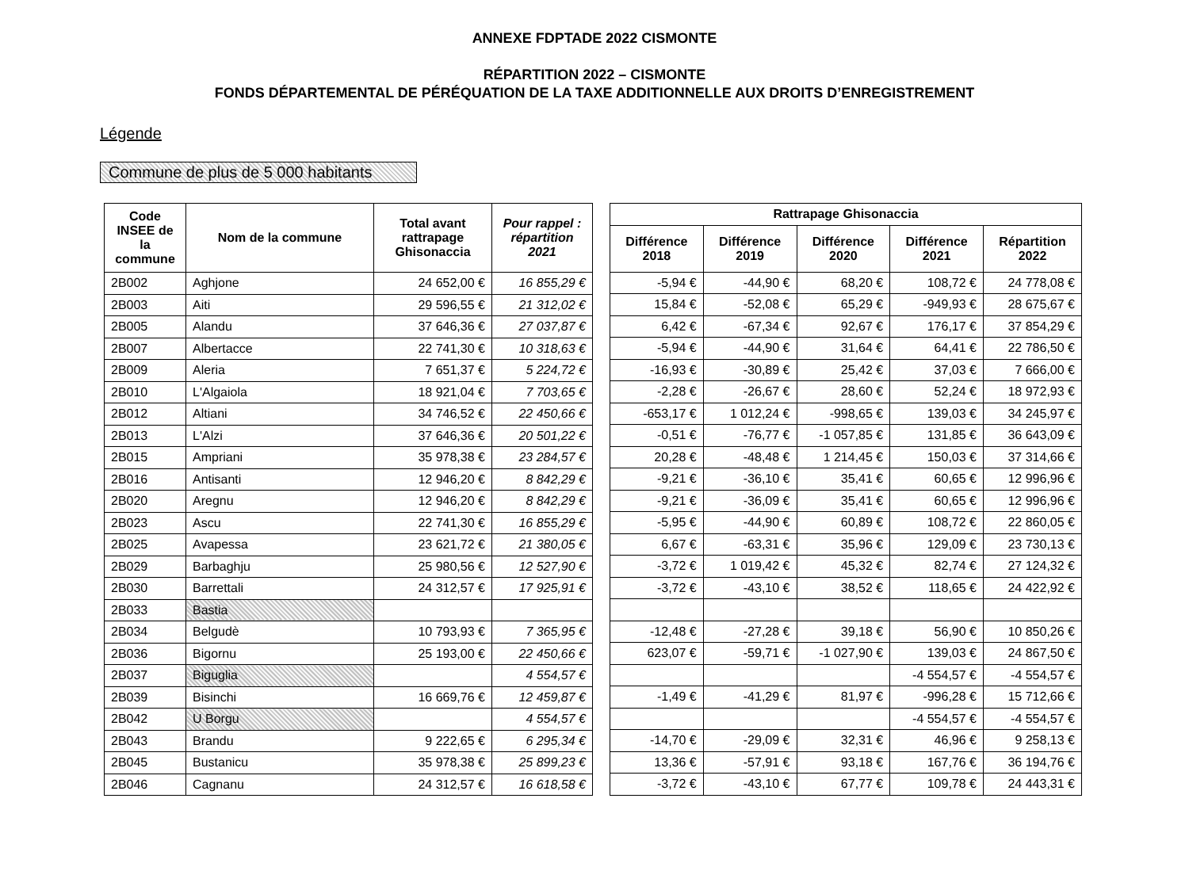ANNEXE FDPTADE 2022 CISMONTE
RÉPARTITION 2022 – CISMONTE
FONDS DÉPARTEMENTAL DE PÉRÉQUATION DE LA TAXE ADDITIONNELLE AUX DROITS D’ENREGISTREMENT
Légende
Commune de plus de 5 000 habitants
| Code INSEE de la commune | Nom de la commune | Total avant rattrapage Ghisonaccia | Pour rappel : répartition 2021 |
| --- | --- | --- | --- |
| 2B002 | Aghjone | 24 652,00 € | 16 855,29 € |
| 2B003 | Aiti | 29 596,55 € | 21 312,02 € |
| 2B005 | Alandu | 37 646,36 € | 27 037,87 € |
| 2B007 | Albertacce | 22 741,30 € | 10 318,63 € |
| 2B009 | Aleria | 7 651,37 € | 5 224,72 € |
| 2B010 | L'Algaiola | 18 921,04 € | 7 703,65 € |
| 2B012 | Altiani | 34 746,52 € | 22 450,66 € |
| 2B013 | L'Alzi | 37 646,36 € | 20 501,22 € |
| 2B015 | Ampriani | 35 978,38 € | 23 284,57 € |
| 2B016 | Antisanti | 12 946,20 € | 8 842,29 € |
| 2B020 | Aregnu | 12 946,20 € | 8 842,29 € |
| 2B023 | Ascu | 22 741,30 € | 16 855,29 € |
| 2B025 | Avapessa | 23 621,72 € | 21 380,05 € |
| 2B029 | Barbaghju | 25 980,56 € | 12 527,90 € |
| 2B030 | Barrettali | 24 312,57 € | 17 925,91 € |
| 2B033 | Bastia | | |
| 2B034 | Belgudè | 10 793,93 € | 7 365,95 € |
| 2B036 | Bigornu | 25 193,00 € | 22 450,66 € |
| 2B037 | Biguglia | | 4 554,57 € |
| 2B039 | Bisinchi | 16 669,76 € | 12 459,87 € |
| 2B042 | U Borgu | | 4 554,57 € |
| 2B043 | Brandu | 9 222,65 € | 6 295,34 € |
| 2B045 | Bustanicu | 35 978,38 € | 25 899,23 € |
| 2B046 | Cagnanu | 24 312,57 € | 16 618,58 € |
| Rattrapage Ghisonaccia | | | | |
| --- | --- | --- | --- | --- |
| Différence 2018 | Différence 2019 | Différence 2020 | Différence 2021 | Répartition 2022 |
| -5,94 € | -44,90 € | 68,20 € | 108,72 € | 24 778,08 € |
| 15,84 € | -52,08 € | 65,29 € | -949,93 € | 28 675,67 € |
| 6,42 € | -67,34 € | 92,67 € | 176,17 € | 37 854,29 € |
| -5,94 € | -44,90 € | 31,64 € | 64,41 € | 22 786,50 € |
| -16,93 € | -30,89 € | 25,42 € | 37,03 € | 7 666,00 € |
| -2,28 € | -26,67 € | 28,60 € | 52,24 € | 18 972,93 € |
| -653,17 € | 1 012,24 € | -998,65 € | 139,03 € | 34 245,97 € |
| -0,51 € | -76,77 € | -1 057,85 € | 131,85 € | 36 643,09 € |
| 20,28 € | -48,48 € | 1 214,45 € | 150,03 € | 37 314,66 € |
| -9,21 € | -36,10 € | 35,41 € | 60,65 € | 12 996,96 € |
| -9,21 € | -36,09 € | 35,41 € | 60,65 € | 12 996,96 € |
| -5,95 € | -44,90 € | 60,89 € | 108,72 € | 22 860,05 € |
| 6,67 € | -63,31 € | 35,96 € | 129,09 € | 23 730,13 € |
| -3,72 € | 1 019,42 € | 45,32 € | 82,74 € | 27 124,32 € |
| -3,72 € | -43,10 € | 38,52 € | 118,65 € | 24 422,92 € |
| -12,48 € | -27,28 € | 39,18 € | 56,90 € | 10 850,26 € |
| 623,07 € | -59,71 € | -1 027,90 € | 139,03 € | 24 867,50 € |
| | | | -4 554,57 € | -4 554,57 € |
| -1,49 € | -41,29 € | 81,97 € | -996,28 € | 15 712,66 € |
| | | | -4 554,57 € | -4 554,57 € |
| -14,70 € | -29,09 € | 32,31 € | 46,96 € | 9 258,13 € |
| 13,36 € | -57,91 € | 93,18 € | 167,76 € | 36 194,76 € |
| -3,72 € | -43,10 € | 67,77 € | 109,78 € | 24 443,31 € |